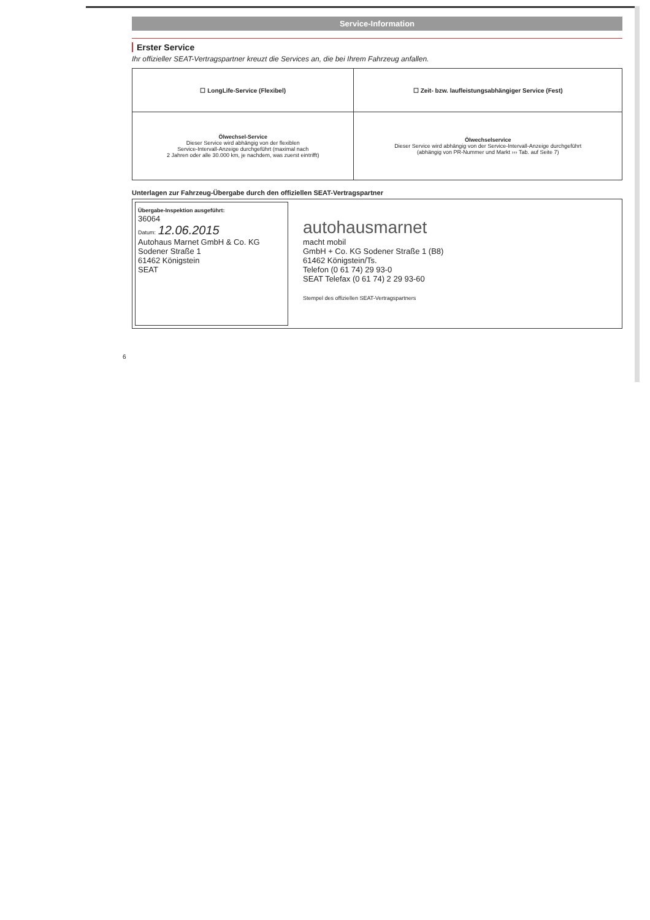Service-Information
Erster Service
Ihr offizieller SEAT-Vertragspartner kreuzt die Services an, die bei Ihrem Fahrzeug anfallen.
| ☐ LongLife-Service (Flexibel) | ☐ Zeit- bzw. laufleistungsabhängiger Service (Fest) |
| Ölwechsel-Service Dieser Service wird abhängig von der flexiblen Service-Intervall-Anzeige durchgeführt (maximal nach 2 Jahren oder alle 30.000 km, je nachdem, was zuerst eintrifft) | Ölwechselservice Dieser Service wird abhängig von der Service-Intervall-Anzeige durchgeführt (abhängig von PR-Nummer und Markt ››› Tab. auf Seite 7) |
Unterlagen zur Fahrzeug-Übergabe durch den offiziellen SEAT-Vertragspartner
Übergabe-Inspektion ausgeführt:
36064
Datum: 12.06.2015
Autohaus Marnet GmbH & Co. KG
Sodener Straße 1
61462 Königstein
SEAT
autohausmarnet
macht mobil
GmbH + Co. KG Sodener Straße 1 (B8)
61462 Königstein/Ts.
Telefon (0 61 74) 29 93-0
SEAT Telefax (0 61 74) 2 29 93-60
Stempel des offiziellen SEAT-Vertragspartners
6